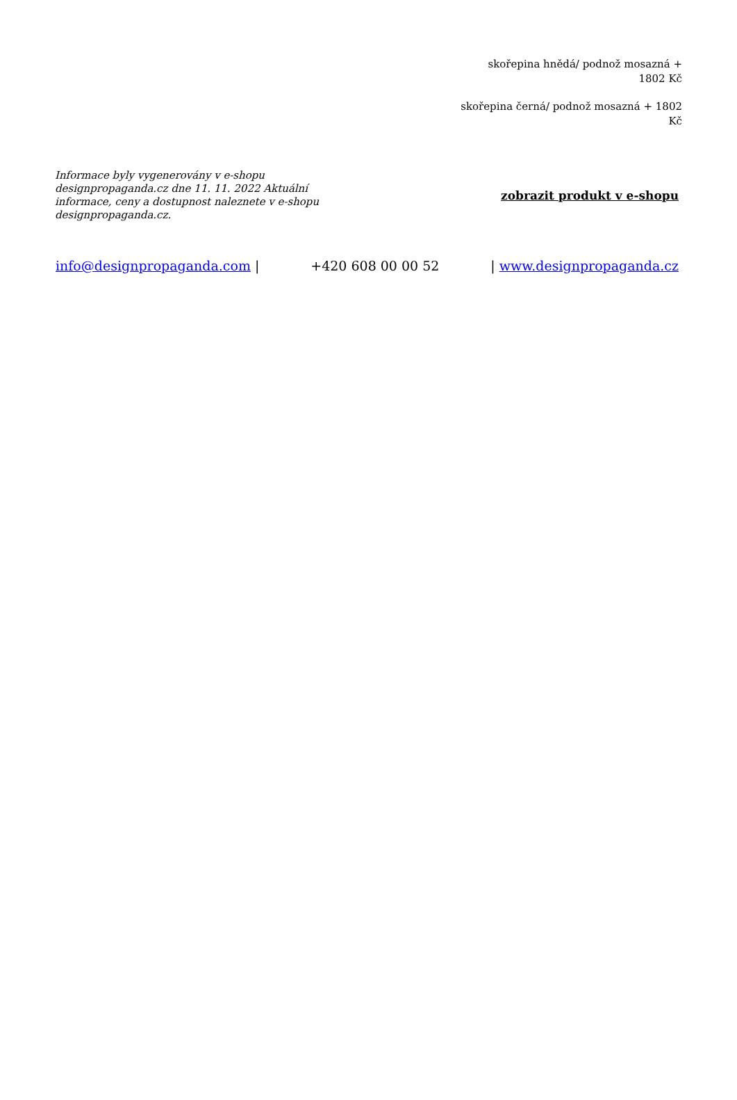skořepina hnědá/ podnož mosazná + 1802 Kč
skořepina černá/ podnož mosazná + 1802 Kč
Informace byly vygenerovány v e-shopu designpropaganda.cz dne 11. 11. 2022 Aktuální informace, ceny a dostupnost naleznete v e-shopu designpropaganda.cz.
zobrazit produkt v e-shopu
info@designpropaganda.com | +420 608 00 00 52 | www.designpropaganda.cz